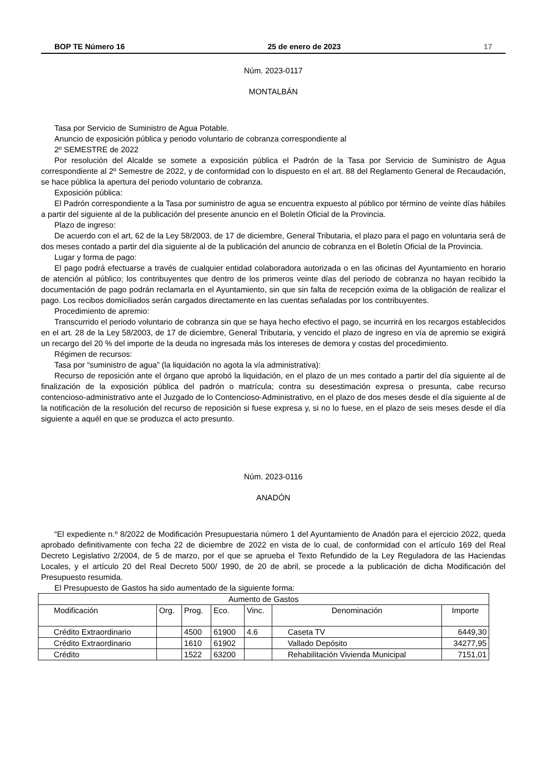BOP TE Número 16 25 de enero de 2023 17
Núm. 2023-0117
MONTALBÁN
Tasa por Servicio de Suministro de Agua Potable.
Anuncio de exposición pública y periodo voluntario de cobranza correspondiente al
2º SEMESTRE de 2022
Por resolución del Alcalde se somete a exposición pública el Padrón de la Tasa por Servicio de Suministro de Agua correspondiente al 2º Semestre de 2022, y de conformidad con lo dispuesto en el art. 88 del Reglamento General de Recaudación, se hace pública la apertura del periodo voluntario de cobranza.
Exposición pública:
El Padrón correspondiente a la Tasa por suministro de agua se encuentra expuesto al público por término de veinte días hábiles a partir del siguiente al de la publicación del presente anuncio en el Boletín Oficial de la Provincia.
Plazo de ingreso:
De acuerdo con el art, 62 de la Ley 58/2003, de 17 de diciembre, General Tributaria, el plazo para el pago en voluntaria será de dos meses contado a partir del día siguiente al de la publicación del anuncio de cobranza en el Boletín Oficial de la Provincia.
Lugar y forma de pago:
El pago podrá efectuarse a través de cualquier entidad colaboradora autorizada o en las oficinas del Ayuntamiento en horario de atención al público; los contribuyentes que dentro de los primeros veinte días del periodo de cobranza no hayan recibido la documentación de pago podrán reclamarla en el Ayuntamiento, sin que sin falta de recepción exima de la obligación de realizar el pago. Los recibos domiciliados serán cargados directamente en las cuentas señaladas por los contribuyentes.
Procedimiento de apremio:
Transcurrido el periodo voluntario de cobranza sin que se haya hecho efectivo el pago, se incurrirá en los recargos establecidos en el art. 28 de la Ley 58/2003, de 17 de diciembre, General Tributaria, y vencido el plazo de ingreso en vía de apremio se exigirá un recargo del 20 % del importe de la deuda no ingresada más los intereses de demora y costas del procedimiento.
Régimen de recursos:
Tasa por “suministro de agua” (la liquidación no agota la vía administrativa):
Recurso de reposición ante el órgano que aprobó la liquidación, en el plazo de un mes contado a partir del día siguiente al de finalización de la exposición pública del padrón o matrícula; contra su desestimación expresa o presunta, cabe recurso contencioso-administrativo ante el Juzgado de lo Contencioso-Administrativo, en el plazo de dos meses desde el día siguiente al de la notificación de la resolución del recurso de reposición si fuese expresa y, si no lo fuese, en el plazo de seis meses desde el día siguiente a aquél en que se produzca el acto presunto.
Núm. 2023-0116
ANADÓN
“El expediente n.º 8/2022 de Modificación Presupuestaria número 1 del Ayuntamiento de Anadón para el ejercicio 2022, queda aprobado definitivamente con fecha 22 de diciembre de 2022 en vista de lo cual, de conformidad con el artículo 169 del Real Decreto Legislativo 2/2004, de 5 de marzo, por el que se aprueba el Texto Refundido de la Ley Reguladora de las Haciendas Locales, y el artículo 20 del Real Decreto 500/ 1990, de 20 de abril, se procede a la publicación de dicha Modificación del Presupuesto resumida.
El Presupuesto de Gastos ha sido aumentado de la siguiente forma:
| Aumento de Gastos | | | | | | |
| Modificación | Org. | Prog. | Eco. | Vinc. | Denominación | Importe |
| Crédito Extraordinario | | 4500 | 61900 | 4.6 | Caseta TV | 6449,30 |
| Crédito Extraordinario | | 1610 | 61902 | | Vallado Depósito | 34277,95 |
| Crédito | | 1522 | 63200 | | Rehabilitación Vivienda Municipal | 7151,01 |